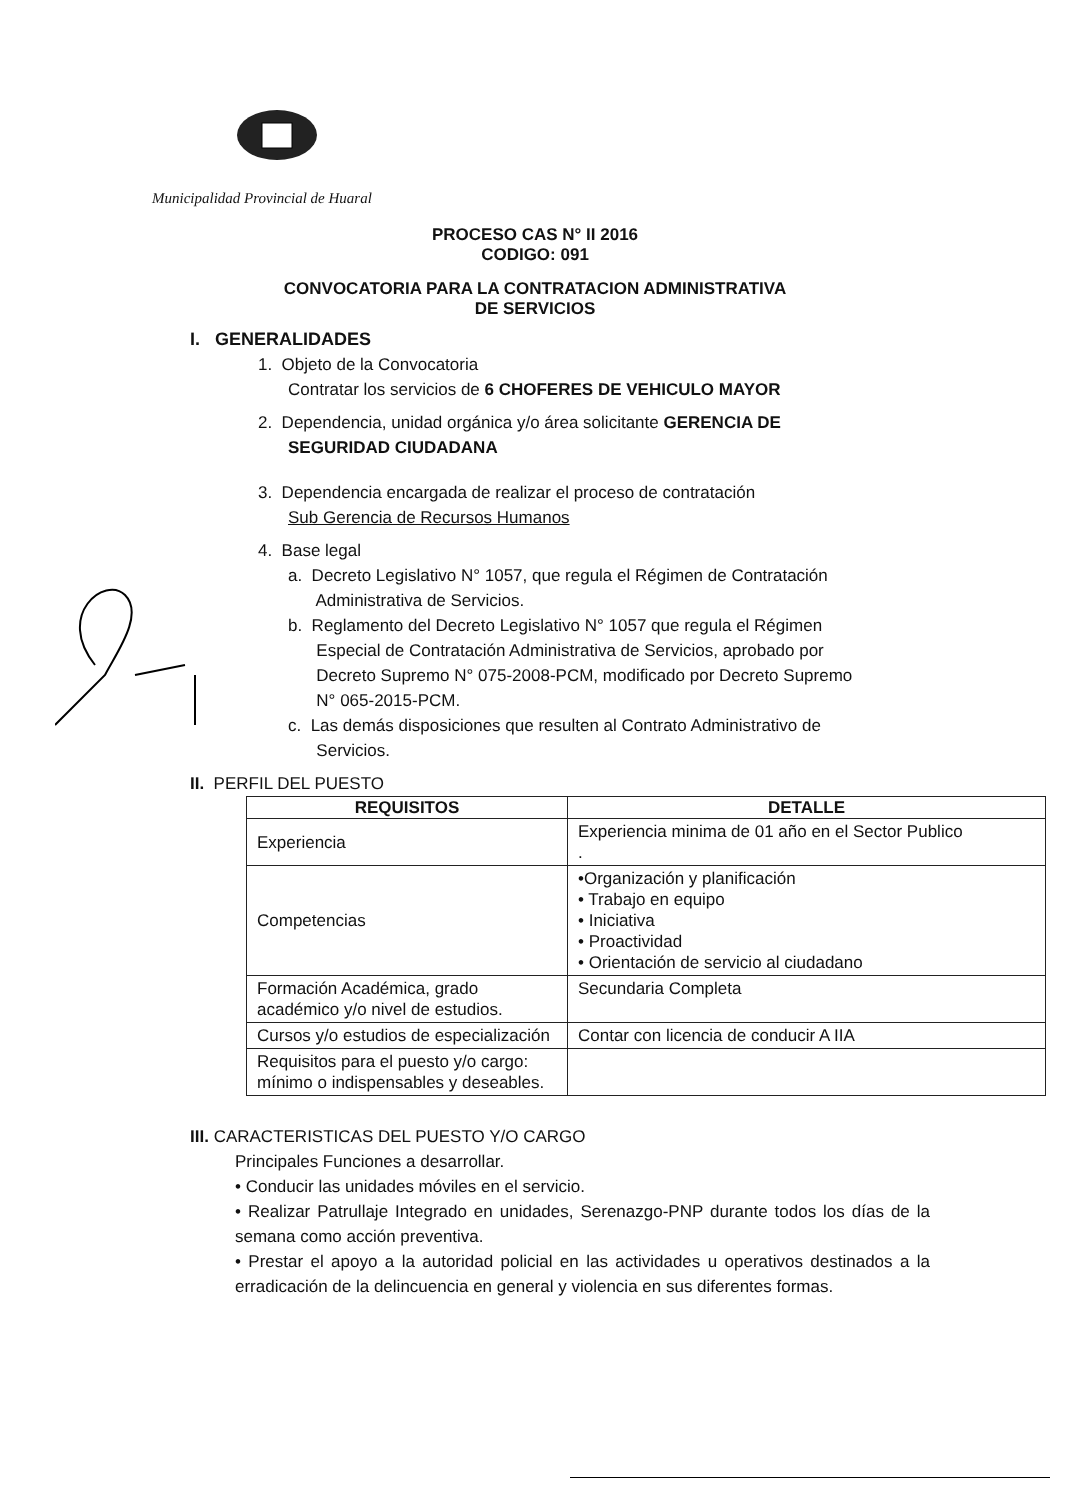Municipalidad Provincial de Huaral
PROCESO CAS N° II 2016
CODIGO: 091
CONVOCATORIA PARA LA CONTRATACION ADMINISTRATIVA
DE SERVICIOS
I. GENERALIDADES
1. Objeto de la Convocatoria
Contratar los servicios de 6 CHOFERES DE VEHICULO MAYOR
2. Dependencia, unidad orgánica y/o área solicitante GERENCIA DE
SEGURIDAD CIUDADANA
3. Dependencia encargada de realizar el proceso de contratación
Sub Gerencia de Recursos Humanos
4. Base legal
a. Decreto Legislativo N° 1057, que regula el Régimen de Contratación
Administrativa de Servicios.
b. Reglamento del Decreto Legislativo N° 1057 que regula el Régimen
Especial de Contratación Administrativa de Servicios, aprobado por
Decreto Supremo N° 075-2008-PCM, modificado por Decreto Supremo
N° 065-2015-PCM.
c. Las demás disposiciones que resulten al Contrato Administrativo de
Servicios.
II. PERFIL DEL PUESTO
| REQUISITOS | DETALLE |
| --- | --- |
| Experiencia | Experiencia minima de 01 año en el Sector Publico . |
| Competencias | •Organización y planificación • Trabajo en equipo • Iniciativa • Proactividad • Orientación de servicio al ciudadano |
| Formación Académica, grado académico y/o nivel de estudios. | Secundaria Completa |
| Cursos y/o estudios de especialización | Contar con licencia de conducir A IIA |
| Requisitos para el puesto y/o cargo: mínimo o indispensables y deseables. | |
III. CARACTERISTICAS DEL PUESTO Y/O CARGO
Principales Funciones a desarrollar.
• Conducir las unidades móviles en el servicio.
• Realizar Patrullaje Integrado en unidades, Serenazgo-PNP durante todos los días de la semana como acción preventiva.
• Prestar el apoyo a la autoridad policial en las actividades u operativos destinados a la erradicación de la delincuencia en general y violencia en sus diferentes formas.